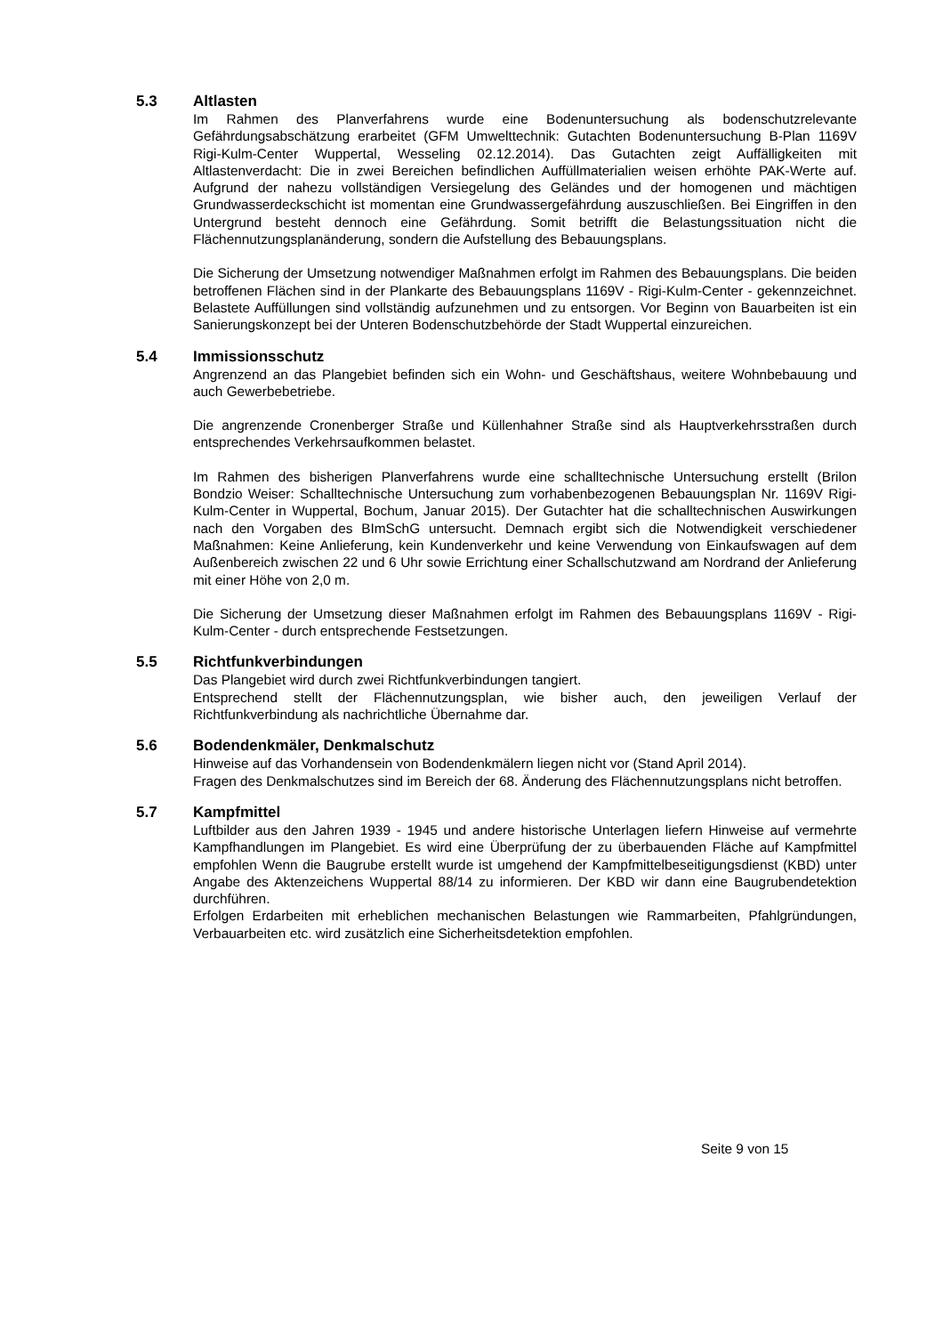5.3 Altlasten
Im Rahmen des Planverfahrens wurde eine Bodenuntersuchung als bodenschutzrelevante Gefährdungsabschätzung erarbeitet (GFM Umwelttechnik: Gutachten Bodenuntersuchung B-Plan 1169V Rigi-Kulm-Center Wuppertal, Wesseling 02.12.2014). Das Gutachten zeigt Auffälligkeiten mit Altlastenverdacht: Die in zwei Bereichen befindlichen Auffüllmaterialien weisen erhöhte PAK-Werte auf. Aufgrund der nahezu vollständigen Versiegelung des Geländes und der homogenen und mächtigen Grundwasserdeckschicht ist momentan eine Grundwassergefährdung auszuschließen. Bei Eingriffen in den Untergrund besteht dennoch eine Gefährdung. Somit betrifft die Belastungssituation nicht die Flächennutzungsplanänderung, sondern die Aufstellung des Bebauungsplans.
Die Sicherung der Umsetzung notwendiger Maßnahmen erfolgt im Rahmen des Bebauungsplans. Die beiden betroffenen Flächen sind in der Plankarte des Bebauungsplans 1169V - Rigi-Kulm-Center - gekennzeichnet. Belastete Auffüllungen sind vollständig aufzunehmen und zu entsorgen. Vor Beginn von Bauarbeiten ist ein Sanierungskonzept bei der Unteren Bodenschutzbehörde der Stadt Wuppertal einzureichen.
5.4 Immissionsschutz
Angrenzend an das Plangebiet befinden sich ein Wohn- und Geschäftshaus, weitere Wohnbebauung und auch Gewerbebetriebe.
Die angrenzende Cronenberger Straße und Küllenhahner Straße sind als Hauptverkehrsstraßen durch entsprechendes Verkehrsaufkommen belastet.
Im Rahmen des bisherigen Planverfahrens wurde eine schalltechnische Untersuchung erstellt (Brilon Bondzio Weiser: Schalltechnische Untersuchung zum vorhabenbezogenen Bebauungsplan Nr. 1169V Rigi-Kulm-Center in Wuppertal, Bochum, Januar 2015). Der Gutachter hat die schalltechnischen Auswirkungen nach den Vorgaben des BImSchG untersucht. Demnach ergibt sich die Notwendigkeit verschiedener Maßnahmen: Keine Anlieferung, kein Kundenverkehr und keine Verwendung von Einkaufswagen auf dem Außenbereich zwischen 22 und 6 Uhr sowie Errichtung einer Schallschutzwand am Nordrand der Anlieferung mit einer Höhe von 2,0 m.
Die Sicherung der Umsetzung dieser Maßnahmen erfolgt im Rahmen des Bebauungsplans 1169V - Rigi-Kulm-Center - durch entsprechende Festsetzungen.
5.5 Richtfunkverbindungen
Das Plangebiet wird durch zwei Richtfunkverbindungen tangiert.
Entsprechend stellt der Flächennutzungsplan, wie bisher auch, den jeweiligen Verlauf der Richtfunkverbindung als nachrichtliche Übernahme dar.
5.6 Bodendenkmäler, Denkmalschutz
Hinweise auf das Vorhandensein von Bodendenkmälern liegen nicht vor (Stand April 2014).
Fragen des Denkmalschutzes sind im Bereich der 68. Änderung des Flächennutzungsplans nicht betroffen.
5.7 Kampfmittel
Luftbilder aus den Jahren 1939 - 1945 und andere historische Unterlagen liefern Hinweise auf vermehrte Kampfhandlungen im Plangebiet. Es wird eine Überprüfung der zu überbauenden Fläche auf Kampfmittel empfohlen Wenn die Baugrube erstellt wurde ist umgehend der Kampfmittelbeseitigungsdienst (KBD) unter Angabe des Aktenzeichens Wuppertal 88/14 zu informieren. Der KBD wir dann eine Baugrubendetektion durchführen.
Erfolgen Erdarbeiten mit erheblichen mechanischen Belastungen wie Rammarbeiten, Pfahlgründungen, Verbauarbeiten etc. wird zusätzlich eine Sicherheitsdetektion empfohlen.
Seite 9 von 15